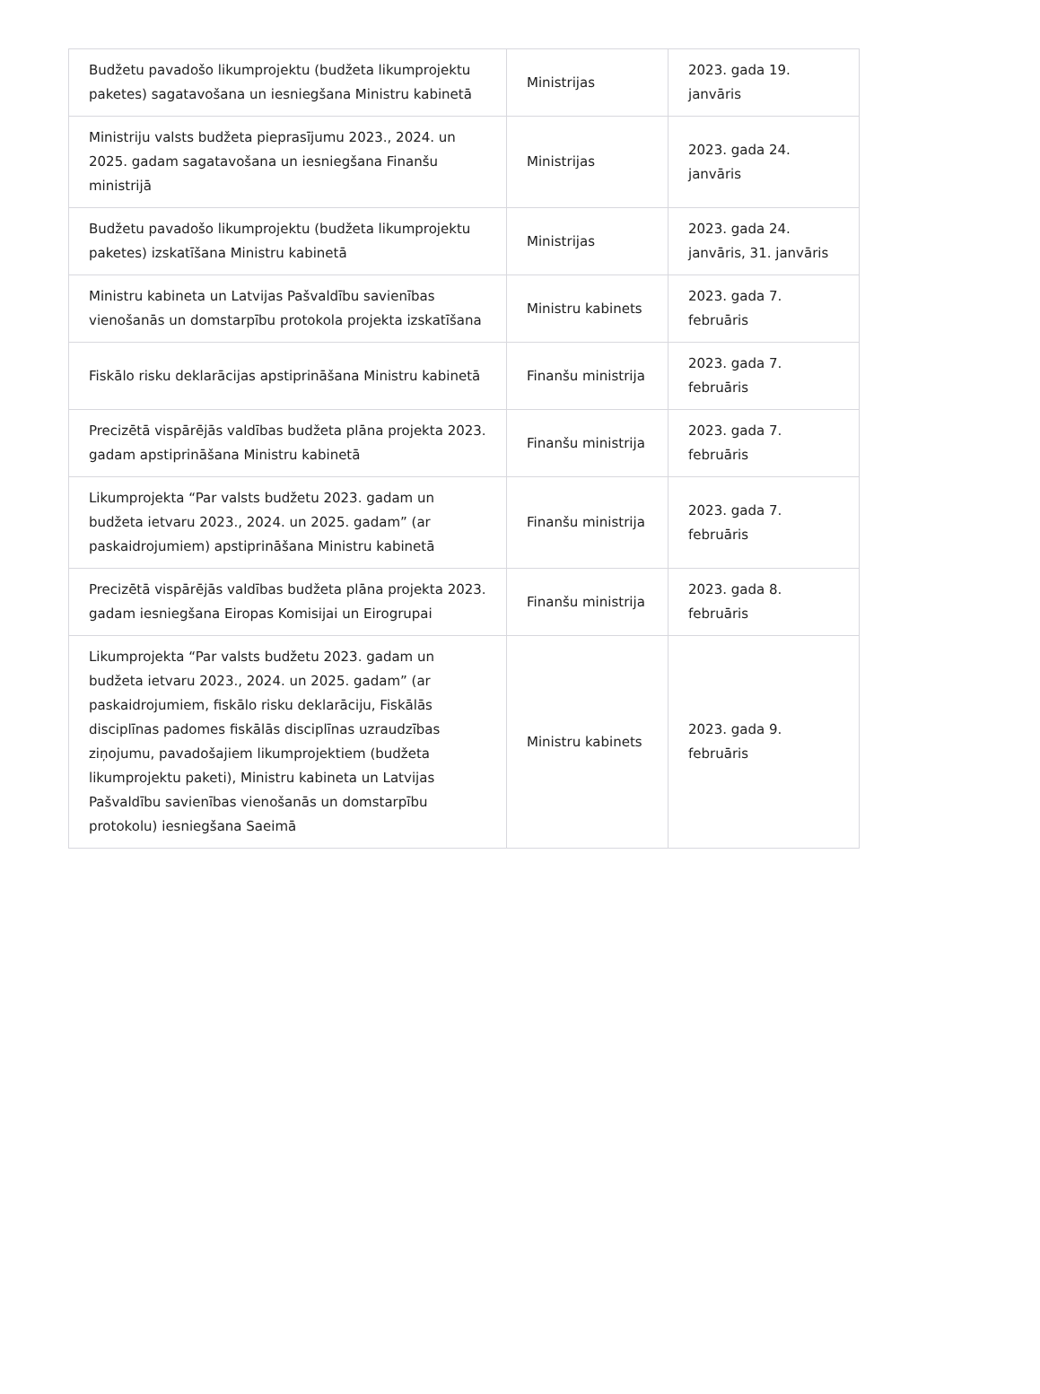| Budžetu pavadošo likumprojektu (budžeta likumprojektu paketes) sagatavošana un iesniegšana Ministru kabinetā | Ministrijas | 2023. gada 19. janvāris |
| Ministriju valsts budžeta pieprasījumu 2023., 2024. un 2025. gadam sagatavošana un iesniegšana Finanšu ministrijā | Ministrijas | 2023. gada 24. janvāris |
| Budžetu pavadošo likumprojektu (budžeta likumprojektu paketes) izskatīšana Ministru kabinetā | Ministrijas | 2023. gada 24. janvāris, 31. janvāris |
| Ministru kabineta un Latvijas Pašvaldību savienības vienošanās un domstarpību protokola projekta izskatīšana | Ministru kabinets | 2023. gada 7. februāris |
| Fiskālo risku deklarācijas apstiprināšana Ministru kabinetā | Finanšu ministrija | 2023. gada 7. februāris |
| Precizētā vispārējās valdības budžeta plāna projekta 2023. gadam apstiprināšana Ministru kabinetā | Finanšu ministrija | 2023. gada 7. februāris |
| Likumprojekta “Par valsts budžetu 2023. gadam un budžeta ietvaru 2023., 2024. un 2025. gadam” (ar paskaidrojumiem) apstiprināšana Ministru kabinetā | Finanšu ministrija | 2023. gada 7. februāris |
| Precizētā vispārējās valdības budžeta plāna projekta 2023. gadam iesniegšana Eiropas Komisijai un Eirogrupai | Finanšu ministrija | 2023. gada 8. februāris |
| Likumprojekta “Par valsts budžetu 2023. gadam un budžeta ietvaru 2023., 2024. un 2025. gadam” (ar paskaidrojumiem, fiskālo risku deklarāciju, Fiskālās disciplīnas padomes fiskālās disciplīnas uzraudzības ziņojumu, pavadošajiem likumprojektiem (budžeta likumprojektu paketi), Ministru kabineta un Latvijas Pašvaldību savienības vienošanās un domstarpību protokolu) iesniegšana Saeimā | Ministru kabinets | 2023. gada 9. februāris |